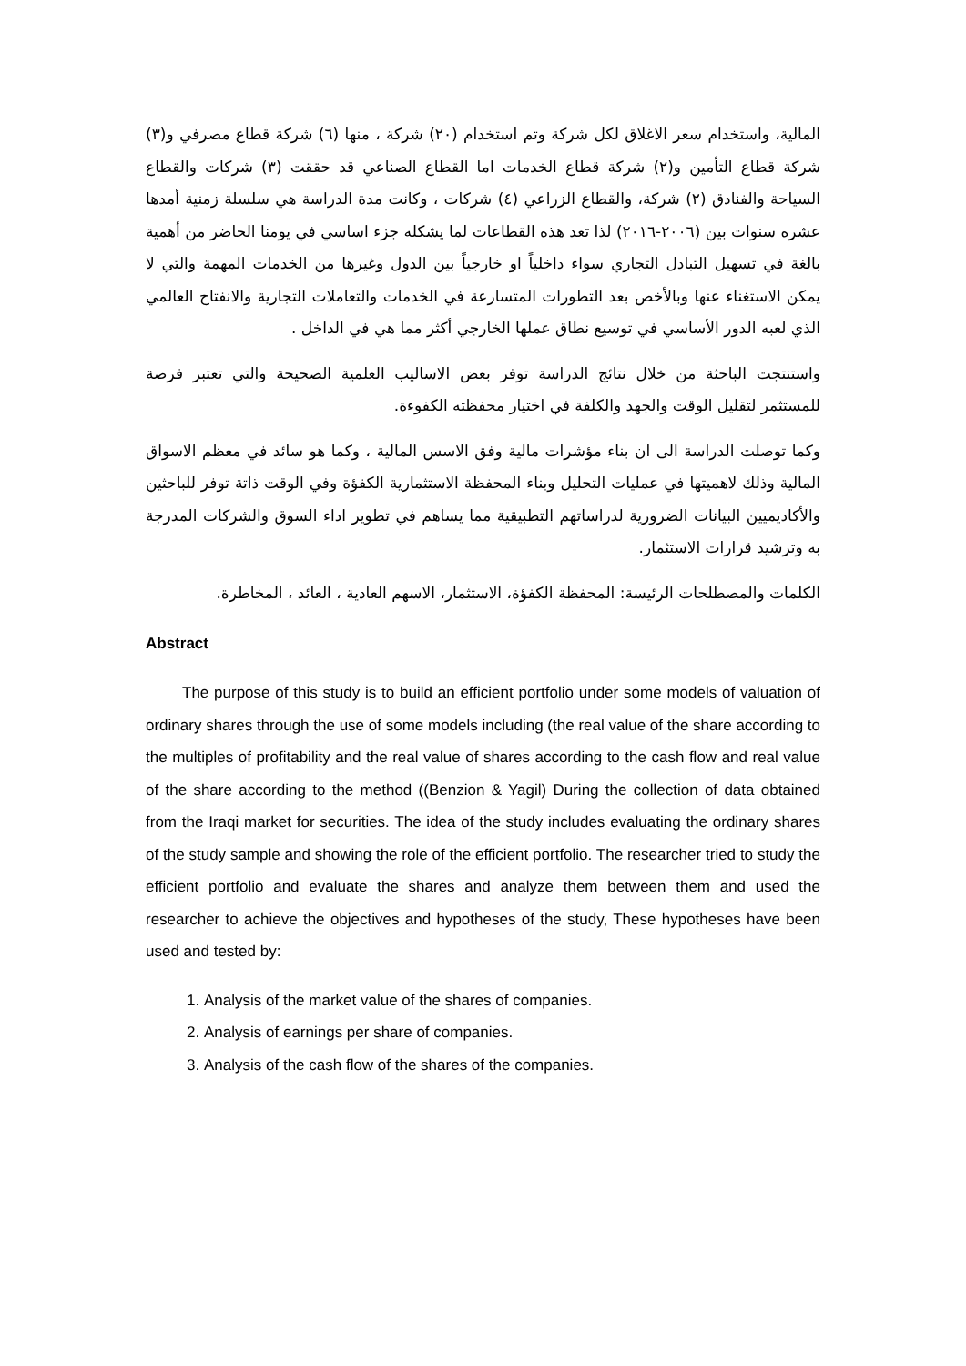المالية، واستخدام سعر الاغلاق لكل شركة وتم استخدام (٢٠) شركة ، منها (٦) شركة قطاع مصرفي و(٣) شركة قطاع التأمين و(٢) شركة قطاع الخدمات اما القطاع الصناعي قد حققت (٣) شركات والقطاع السياحة والفنادق (٢) شركة، والقطاع الزراعي (٤) شركات ، وكانت مدة الدراسة هي سلسلة زمنية أمدها عشره سنوات بين (٢٠٠٦-٢٠١٦) لذا تعد هذه القطاعات لما يشكله جزء اساسي في يومنا الحاضر من أهمية بالغة في تسهيل التبادل التجاري سواء داخلياً او خارجياً بين الدول وغيرها من الخدمات المهمة والتي لا يمكن الاستغناء عنها وبالأخص بعد التطورات المتسارعة في الخدمات والتعاملات التجارية والانفتاح العالمي الذي لعبه الدور الأساسي في توسيع نطاق عملها الخارجي أكثر مما هي في الداخل .
واستنتجت الباحثة من خلال نتائج الدراسة توفر بعض الاساليب العلمية الصحيحة والتي تعتبر فرصة للمستثمر لتقليل الوقت والجهد والكلفة في اختيار محفظته الكفوءة.
وكما توصلت الدراسة الى ان بناء مؤشرات مالية وفق الاسس المالية ، وكما هو سائد في معظم الاسواق المالية وذلك لاهميتها في عمليات التحليل وبناء المحفظة الاستثمارية الكفؤة وفي الوقت ذاتة توفر للباحثين والأكاديميين البيانات الضرورية لدراساتهم التطبيقية مما يساهم في تطوير اداء السوق والشركات المدرجة به وترشيد قرارات الاستثمار.
الكلمات والمصطلحات الرئيسة: المحفظة الكفؤة، الاستثمار، الاسهم العادية ، العائد ، المخاطرة.
Abstract
The purpose of this study is to build an efficient portfolio under some models of valuation of ordinary shares through the use of some models including (the real value of the share according to the multiples of profitability and the real value of shares according to the cash flow and real value of the share according to the method ((Benzion & Yagil) During the collection of data obtained from the Iraqi market for securities. The idea of the study includes evaluating the ordinary shares of the study sample and showing the role of the efficient portfolio. The researcher tried to study the efficient portfolio and evaluate the shares and analyze them between them and used the researcher to achieve the objectives and hypotheses of the study, These hypotheses have been used and tested by:
1. Analysis of the market value of the shares of companies.
2. Analysis of earnings per share of companies.
3. Analysis of the cash flow of the shares of the companies.